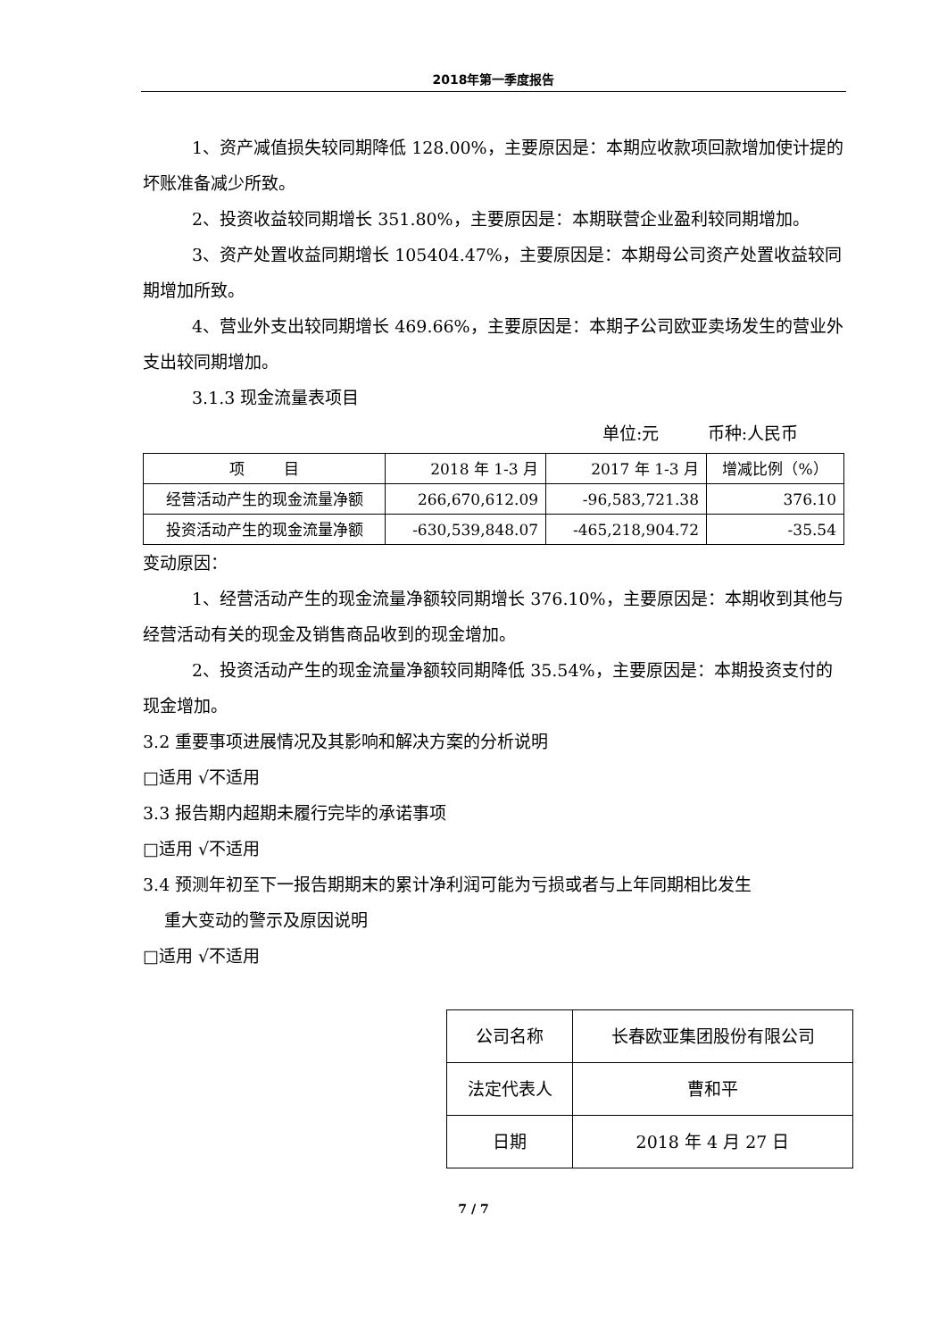2018年第一季度报告
1、资产减值损失较同期降低 128.00%，主要原因是：本期应收款项回款增加使计提的坏账准备减少所致。
2、投资收益较同期增长 351.80%，主要原因是：本期联营企业盈利较同期增加。
3、资产处置收益同期增长 105404.47%，主要原因是：本期母公司资产处置收益较同期增加所致。
4、营业外支出较同期增长 469.66%，主要原因是：本期子公司欧亚卖场发生的营业外支出较同期增加。
3.1.3 现金流量表项目
单位:元 币种:人民币
| 项 目 | 2018 年 1-3 月 | 2017 年 1-3 月 | 增减比例（%） |
| --- | --- | --- | --- |
| 经营活动产生的现金流量净额 | 266,670,612.09 | -96,583,721.38 | 376.10 |
| 投资活动产生的现金流量净额 | -630,539,848.07 | -465,218,904.72 | -35.54 |
变动原因：
1、经营活动产生的现金流量净额较同期增长 376.10%，主要原因是：本期收到其他与经营活动有关的现金及销售商品收到的现金增加。
2、投资活动产生的现金流量净额较同期降低 35.54%，主要原因是：本期投资支付的现金增加。
3.2 重要事项进展情况及其影响和解决方案的分析说明
□适用 √不适用
3.3 报告期内超期未履行完毕的承诺事项
□适用 √不适用
3.4 预测年初至下一报告期期末的累计净利润可能为亏损或者与上年同期相比发生
重大变动的警示及原因说明
□适用 √不适用
| 公司名称 | 长春欧亚集团股份有限公司 |
| 法定代表人 | 曹和平 |
| 日期 | 2018 年 4 月 27 日 |
7 / 7